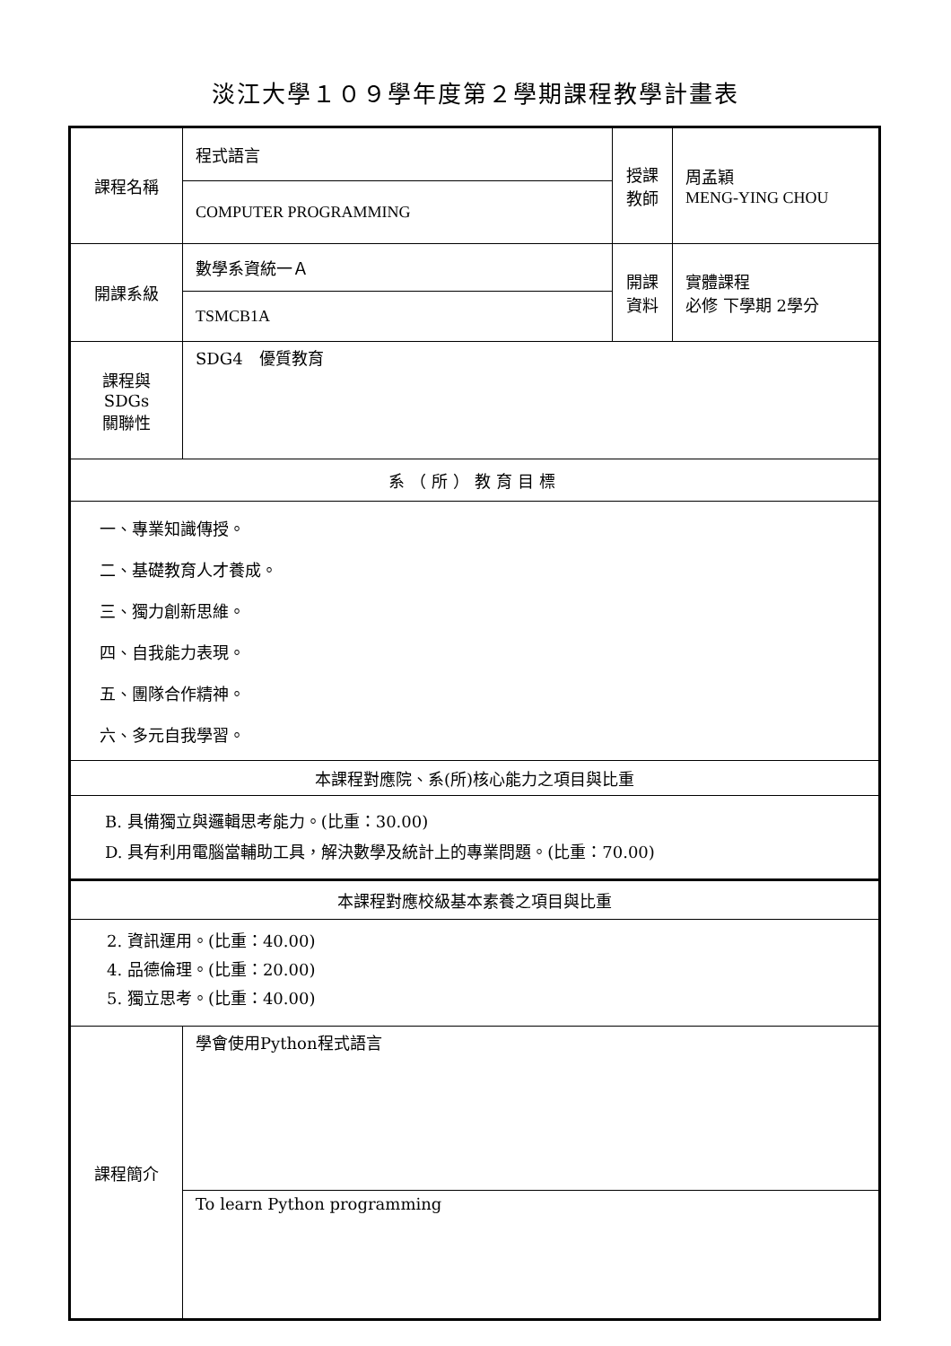淡江大學１０９學年度第２學期課程教學計畫表
| 課程名稱 | 程式語言 | 授課 教師 | 周孟穎 MENG-YING CHOU |
| | COMPUTER PROGRAMMING | | |
| 開課系級 | 數學系資統一Ａ | 開課 資料 | 實體課程 必修 下學期 2學分 |
| | TSMCB1A | | |
| 課程與SDGs 關聯性 | SDG4 優質教育 | | |
| 系（所）教育目標 | | | |
| 一、專業知識傳授。 二、基礎教育人才養成。 三、獨力創新思維。 四、自我能力表現。 五、團隊合作精神。 六、多元自我學習。 | | | |
| 本課程對應院、系(所)核心能力之項目與比重 | | | |
| B. 具備獨立與邏輯思考能力。(比重：30.00) D. 具有利用電腦當輔助工具，解決數學及統計上的專業問題。(比重：70.00) | | | |
| 本課程對應校級基本素養之項目與比重 | | | |
| 2. 資訊運用。(比重：40.00) 4. 品德倫理。(比重：20.00) 5. 獨立思考。(比重：40.00) | | | |
| 課程簡介 | 學會使用Python程式語言 | | |
| | To learn Python programming | | |